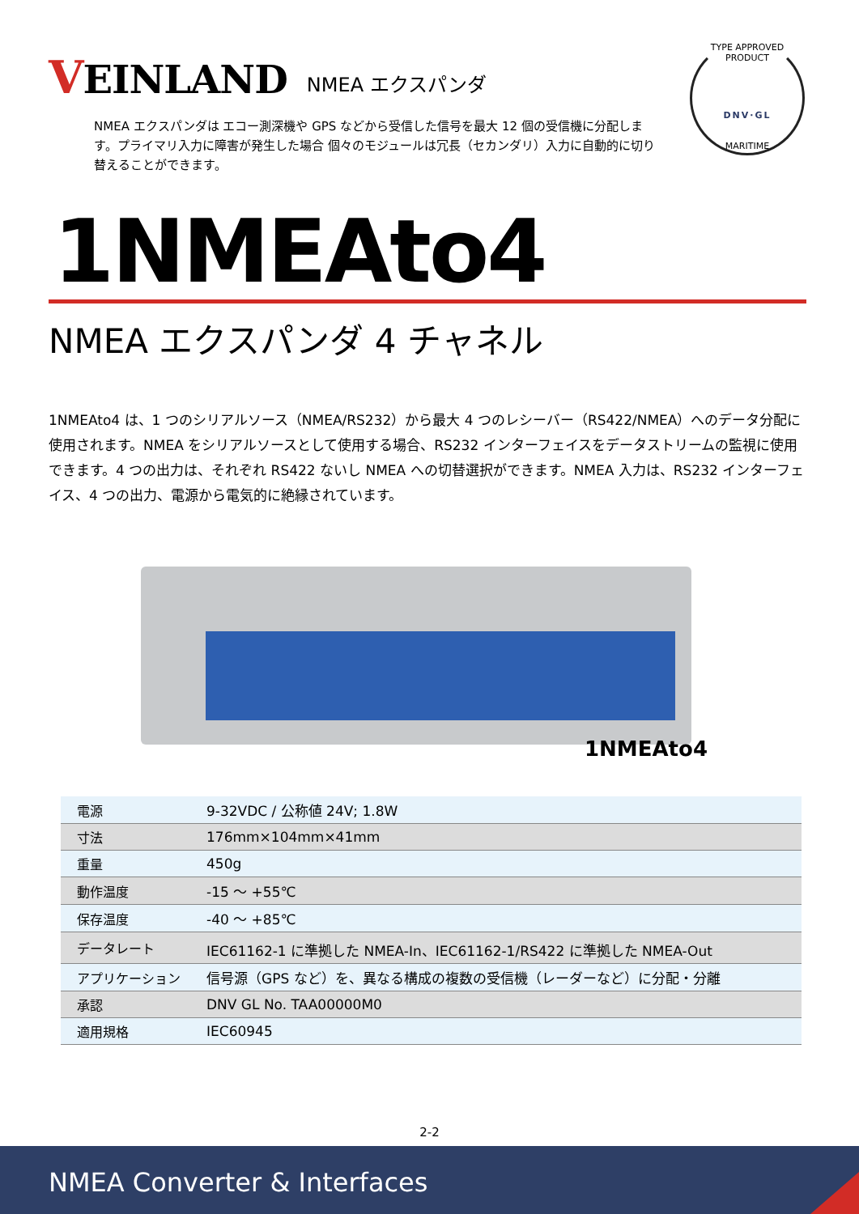VEINLAND
NMEA エクスパンダ
NMEA エクスパンダは エコー測深機や GPS などから受信した信号を最大 12 個の受信機に分配します。プライマリ入力に障害が発生した場合 個々のモジュールは冗長（セカンダリ）入力に自動的に切り替えることができます。
TYPE APPROVED PRODUCT
DNV·GL
MARITIME
1NMEAto4
NMEA エクスパンダ 4 チャネル
1NMEAto4 は、1 つのシリアルソース（NMEA/RS232）から最大 4 つのレシーバー（RS422/NMEA）へのデータ分配に使用されます。NMEA をシリアルソースとして使用する場合、RS232 インターフェイスをデータストリームの監視に使用できます。4 つの出力は、それぞれ RS422 ないし NMEA への切替選択ができます。NMEA 入力は、RS232 インターフェイス、4 つの出力、電源から電気的に絶縁されています。
1NMEAto4
| 電源 | 9-32VDC / 公称値 24V; 1.8W |
| 寸法 | 176mm×104mm×41mm |
| 重量 | 450g |
| 動作温度 | -15 ～ +55℃ |
| 保存温度 | -40 ～ +85℃ |
| データレート | IEC61162-1 に準拠した NMEA-In、IEC61162-1/RS422 に準拠した NMEA-Out |
| アプリケーション | 信号源（GPS など）を、異なる構成の複数の受信機（レーダーなど）に分配・分離 |
| 承認 | DNV GL No. TAA00000M0 |
| 適用規格 | IEC60945 |
2-2
NMEA Converter & Interfaces